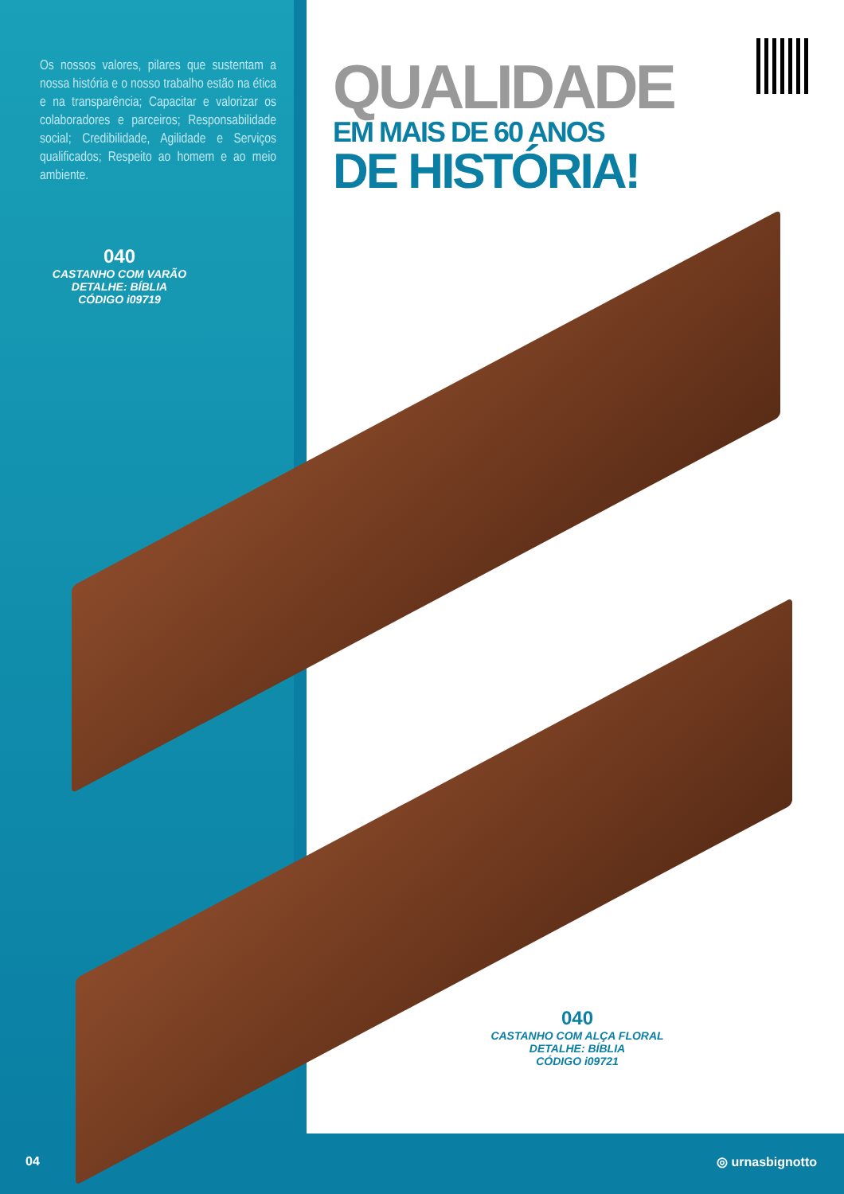Os nossos valores, pilares que sustentam a nossa história e o nosso trabalho estão na ética e na transparência; Capacitar e valorizar os colaboradores e parceiros; Responsabilidade social; Credibilidade, Agilidade e Serviços qualificados; Respeito ao homem e ao meio ambiente.
QUALIDADE
EM MAIS DE 60 ANOS
DE HISTÓRIA!
040
CASTANHO COM VARÃO
DETALHE: BÍBLIA
CÓDIGO i09719
040
CASTANHO COM ALÇA FLORAL
DETALHE: BÍBLIA
CÓDIGO i09721
04 ◎ urnasbignotto